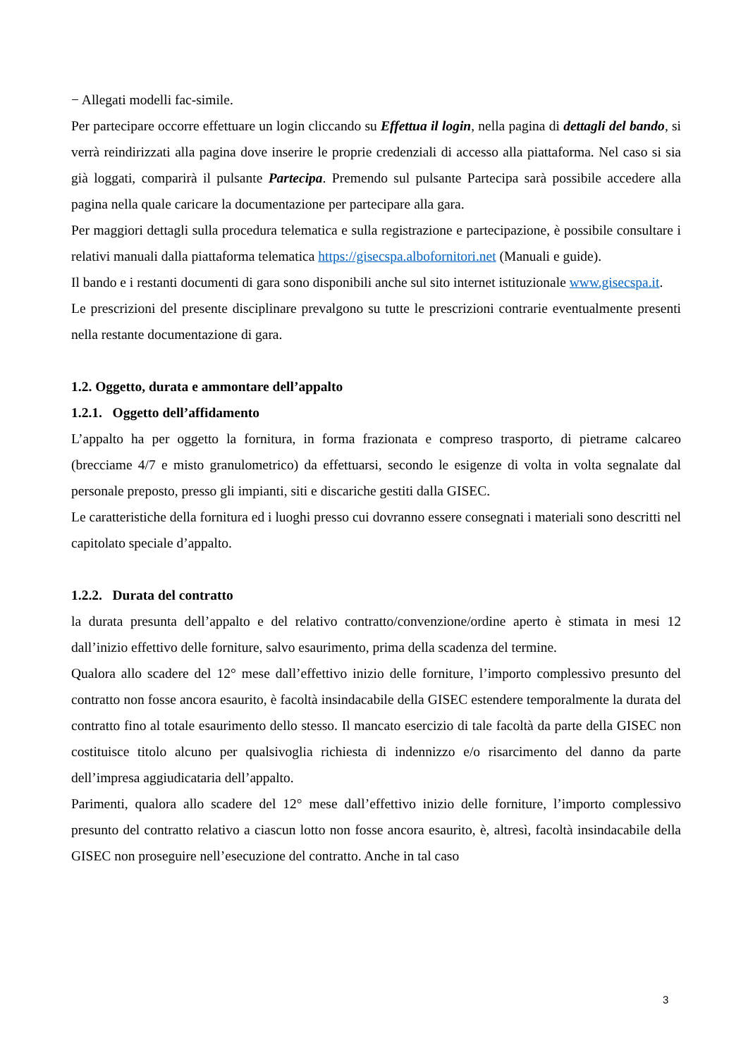− Allegati modelli fac-simile.
Per partecipare occorre effettuare un login cliccando su Effettua il login, nella pagina di dettagli del bando, si verrà reindirizzati alla pagina dove inserire le proprie credenziali di accesso alla piattaforma. Nel caso si sia già loggati, comparirà il pulsante Partecipa. Premendo sul pulsante Partecipa sarà possibile accedere alla pagina nella quale caricare la documentazione per partecipare alla gara.
Per maggiori dettagli sulla procedura telematica e sulla registrazione e partecipazione, è possibile consultare i relativi manuali dalla piattaforma telematica https://gisecspa.albofornitori.net (Manuali e guide).
Il bando e i restanti documenti di gara sono disponibili anche sul sito internet istituzionale www.gisecspa.it.
Le prescrizioni del presente disciplinare prevalgono su tutte le prescrizioni contrarie eventualmente presenti nella restante documentazione di gara.
1.2. Oggetto, durata e ammontare dell’appalto
1.2.1. Oggetto dell’affidamento
L’appalto ha per oggetto la fornitura, in forma frazionata e compreso trasporto, di pietrame calcareo (brecciame 4/7 e misto granulometrico) da effettuarsi, secondo le esigenze di volta in volta segnalate dal personale preposto, presso gli impianti, siti e discariche gestiti dalla GISEC.
Le caratteristiche della fornitura ed i luoghi presso cui dovranno essere consegnati i materiali sono descritti nel capitolato speciale d’appalto.
1.2.2. Durata del contratto
la durata presunta dell’appalto e del relativo contratto/convenzione/ordine aperto è stimata in mesi 12 dall’inizio effettivo delle forniture, salvo esaurimento, prima della scadenza del termine.
Qualora allo scadere del 12° mese dall’effettivo inizio delle forniture, l’importo complessivo presunto del contratto non fosse ancora esaurito, è facoltà insindacabile della GISEC estendere temporalmente la durata del contratto fino al totale esaurimento dello stesso. Il mancato esercizio di tale facoltà da parte della GISEC non costituisce titolo alcuno per qualsivoglia richiesta di indennizzo e/o risarcimento del danno da parte dell’impresa aggiudicataria dell’appalto.
Parimenti, qualora allo scadere del 12° mese dall’effettivo inizio delle forniture, l’importo complessivo presunto del contratto relativo a ciascun lotto non fosse ancora esaurito, è, altresì, facoltà insindacabile della GISEC non proseguire nell’esecuzione del contratto. Anche in tal caso
3